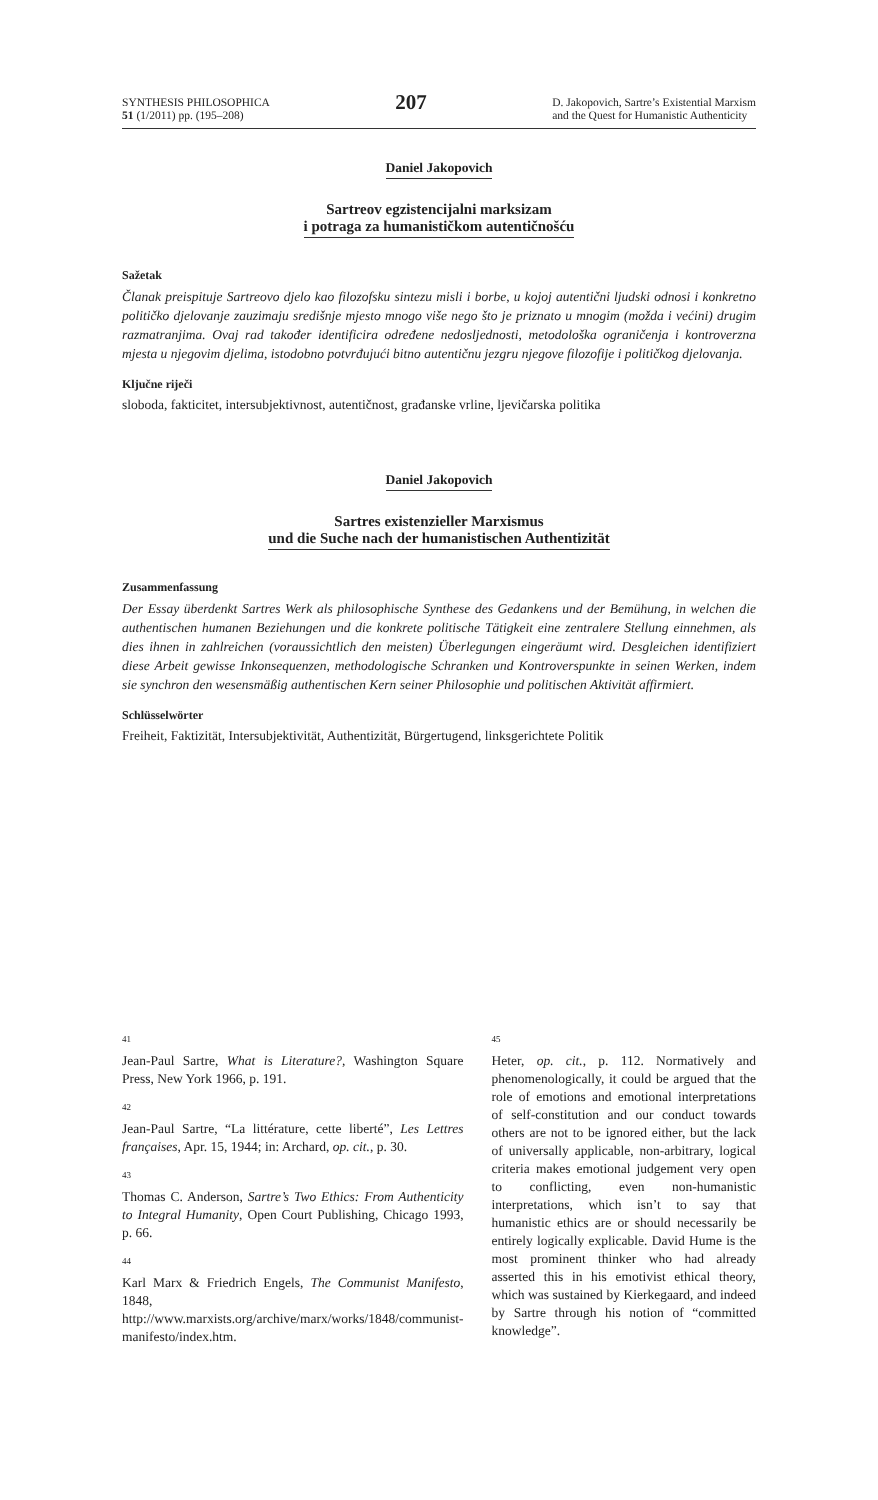SYNTHESIS PHILOSOPHICA
51 (1/2011) pp. (195–208)
207
D. Jakopovich, Sartre’s Existential Marxism
and the Quest for Humanistic Authenticity
Daniel Jakopovich
Sartreov egzistencijalni marksizam
i potraga za humanističkom autentičnošću
Sažetak
Članak preispituje Sartreovo djelo kao filozofsku sintezu misli i borbe, u kojoj autentični ljudski odnosi i konkretno političko djelovanje zauzimaju središnje mjesto mnogo više nego što je priznato u mnogim (možda i većini) drugim razmatranjima. Ovaj rad također identificira određene nedosljednosti, metodološka ograničenja i kontroverzna mjesta u njegovim djelima, istodobno potvrđujući bitno autentičnu jezgru njegove filozofije i političkog djelovanja.
Ključne riječi
sloboda, fakticitet, intersubjektivnost, autentičnost, građanske vrline, ljevičarska politika
Daniel Jakopovich
Sartres existenzieller Marxismus
und die Suche nach der humanistischen Authentizität
Zusammenfassung
Der Essay überdenkt Sartres Werk als philosophische Synthese des Gedankens und der Bemühung, in welchen die authentischen humanen Beziehungen und die konkrete politische Tätigkeit eine zentralere Stellung einnehmen, als dies ihnen in zahlreichen (voraussichtlich den meisten) Überlegungen eingeräumt wird. Desgleichen identifiziert diese Arbeit gewisse Inkonsequenzen, methodologische Schranken und Kontroverspunkte in seinen Werken, indem sie synchron den wesensmäßig authentischen Kern seiner Philosophie und politischen Aktivität affirmiert.
Schlüsselwörter
Freiheit, Faktizität, Intersubjektivität, Authentizität, Bürgertugend, linksgerichtete Politik
41
Jean-Paul Sartre, What is Literature?, Washington Square Press, New York 1966, p. 191.
42
Jean-Paul Sartre, “La littérature, cette liberté”, Les Lettres françaises, Apr. 15, 1944; in: Archard, op. cit., p. 30.
43
Thomas C. Anderson, Sartre’s Two Ethics: From Authenticity to Integral Humanity, Open Court Publishing, Chicago 1993, p. 66.
44
Karl Marx & Friedrich Engels, The Communist Manifesto, 1848, http://www.marxists.org/archive/marx/works/1848/communist-manifesto/index.htm.
45
Heter, op. cit., p. 112. Normatively and phenomenologically, it could be argued that the role of emotions and emotional interpretations of self-constitution and our conduct towards others are not to be ignored either, but the lack of universally applicable, non-arbitrary, logical criteria makes emotional judgement very open to conflicting, even non-humanistic interpretations, which isn’t to say that humanistic ethics are or should necessarily be entirely logically explicable. David Hume is the most prominent thinker who had already asserted this in his emotivist ethical theory, which was sustained by Kierkegaard, and indeed by Sartre through his notion of “committed knowledge”.